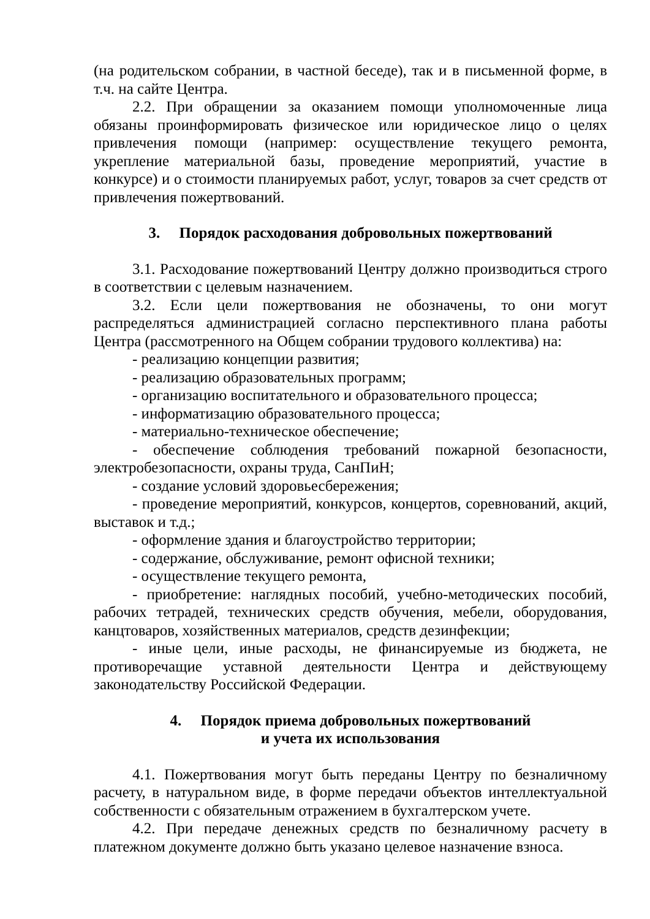(на родительском собрании, в частной беседе), так и в письменной форме, в т.ч. на сайте Центра.
2.2. При обращении за оказанием помощи уполномоченные лица обязаны проинформировать физическое или юридическое лицо о целях привлечения помощи (например: осуществление текущего ремонта, укрепление материальной базы, проведение мероприятий, участие в конкурсе) и о стоимости планируемых работ, услуг, товаров за счет средств от привлечения пожертвований.
3. Порядок расходования добровольных пожертвований
3.1. Расходование пожертвований Центру должно производиться строго в соответствии с целевым назначением.
3.2. Если цели пожертвования не обозначены, то они могут распределяться администрацией согласно перспективного плана работы Центра (рассмотренного на Общем собрании трудового коллектива) на:
- реализацию концепции развития;
- реализацию образовательных программ;
- организацию воспитательного и образовательного процесса;
- информатизацию образовательного процесса;
- материально-техническое обеспечение;
- обеспечение соблюдения требований пожарной безопасности, электробезопасности, охраны труда, СанПиН;
- создание условий здоровьесбережения;
- проведение мероприятий, конкурсов, концертов, соревнований, акций, выставок и т.д.;
- оформление здания и благоустройство территории;
- содержание, обслуживание, ремонт офисной техники;
- осуществление текущего ремонта,
- приобретение: наглядных пособий, учебно-методических пособий, рабочих тетрадей, технических средств обучения, мебели, оборудования, канцтоваров, хозяйственных материалов, средств дезинфекции;
- иные цели, иные расходы, не финансируемые из бюджета, не противоречащие уставной деятельности Центра и действующему законодательству Российской Федерации.
4. Порядок приема добровольных пожертвований
и учета их использования
4.1. Пожертвования могут быть переданы Центру по безналичному расчету, в натуральном виде, в форме передачи объектов интеллектуальной собственности с обязательным отражением в бухгалтерском учете.
4.2. При передаче денежных средств по безналичному расчету в платежном документе должно быть указано целевое назначение взноса.